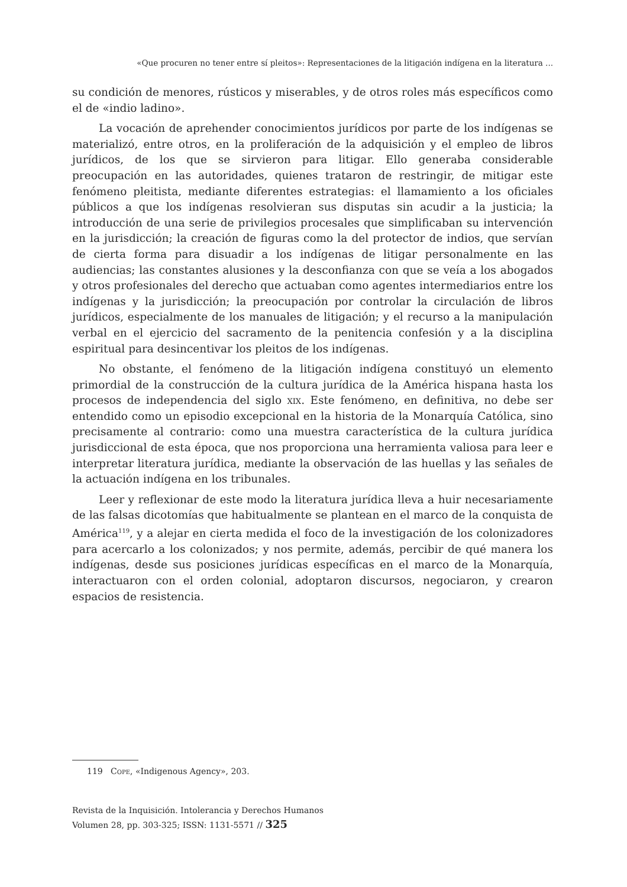«Que procuren no tener entre sí pleitos»: Representaciones de la litigación indígena en la literatura ...
su condición de menores, rústicos y miserables, y de otros roles más específicos como el de «indio ladino».
La vocación de aprehender conocimientos jurídicos por parte de los indígenas se materializó, entre otros, en la proliferación de la adquisición y el empleo de libros jurídicos, de los que se sirvieron para litigar. Ello generaba considerable preocupación en las autoridades, quienes trataron de restringir, de mitigar este fenómeno pleitista, mediante diferentes estrategias: el llamamiento a los oficiales públicos a que los indígenas resolvieran sus disputas sin acudir a la justicia; la introducción de una serie de privilegios procesales que simplificaban su intervención en la jurisdicción; la creación de figuras como la del protector de indios, que servían de cierta forma para disuadir a los indígenas de litigar personalmente en las audiencias; las constantes alusiones y la desconfianza con que se veía a los abogados y otros profesionales del derecho que actuaban como agentes intermediarios entre los indígenas y la jurisdicción; la preocupación por controlar la circulación de libros jurídicos, especialmente de los manuales de litigación; y el recurso a la manipulación verbal en el ejercicio del sacramento de la penitencia confesión y a la disciplina espiritual para desincentivar los pleitos de los indígenas.
No obstante, el fenómeno de la litigación indígena constituyó un elemento primordial de la construcción de la cultura jurídica de la América hispana hasta los procesos de independencia del siglo xix. Este fenómeno, en definitiva, no debe ser entendido como un episodio excepcional en la historia de la Monarquía Católica, sino precisamente al contrario: como una muestra característica de la cultura jurídica jurisdiccional de esta época, que nos proporciona una herramienta valiosa para leer e interpretar literatura jurídica, mediante la observación de las huellas y las señales de la actuación indígena en los tribunales.
Leer y reflexionar de este modo la literatura jurídica lleva a huir necesariamente de las falsas dicotomías que habitualmente se plantean en el marco de la conquista de América<sup>119</sup>, y a alejar en cierta medida el foco de la investigación de los colonizadores para acercarlo a los colonizados; y nos permite, además, percibir de qué manera los indígenas, desde sus posiciones jurídicas específicas en el marco de la Monarquía, interactuaron con el orden colonial, adoptaron discursos, negociaron, y crearon espacios de resistencia.
119 Cope, «Indigenous Agency», 203.
Revista de la Inquisición. Intolerancia y Derechos Humanos
Volumen 28, pp. 303-325; ISSN: 1131-5571 // 325